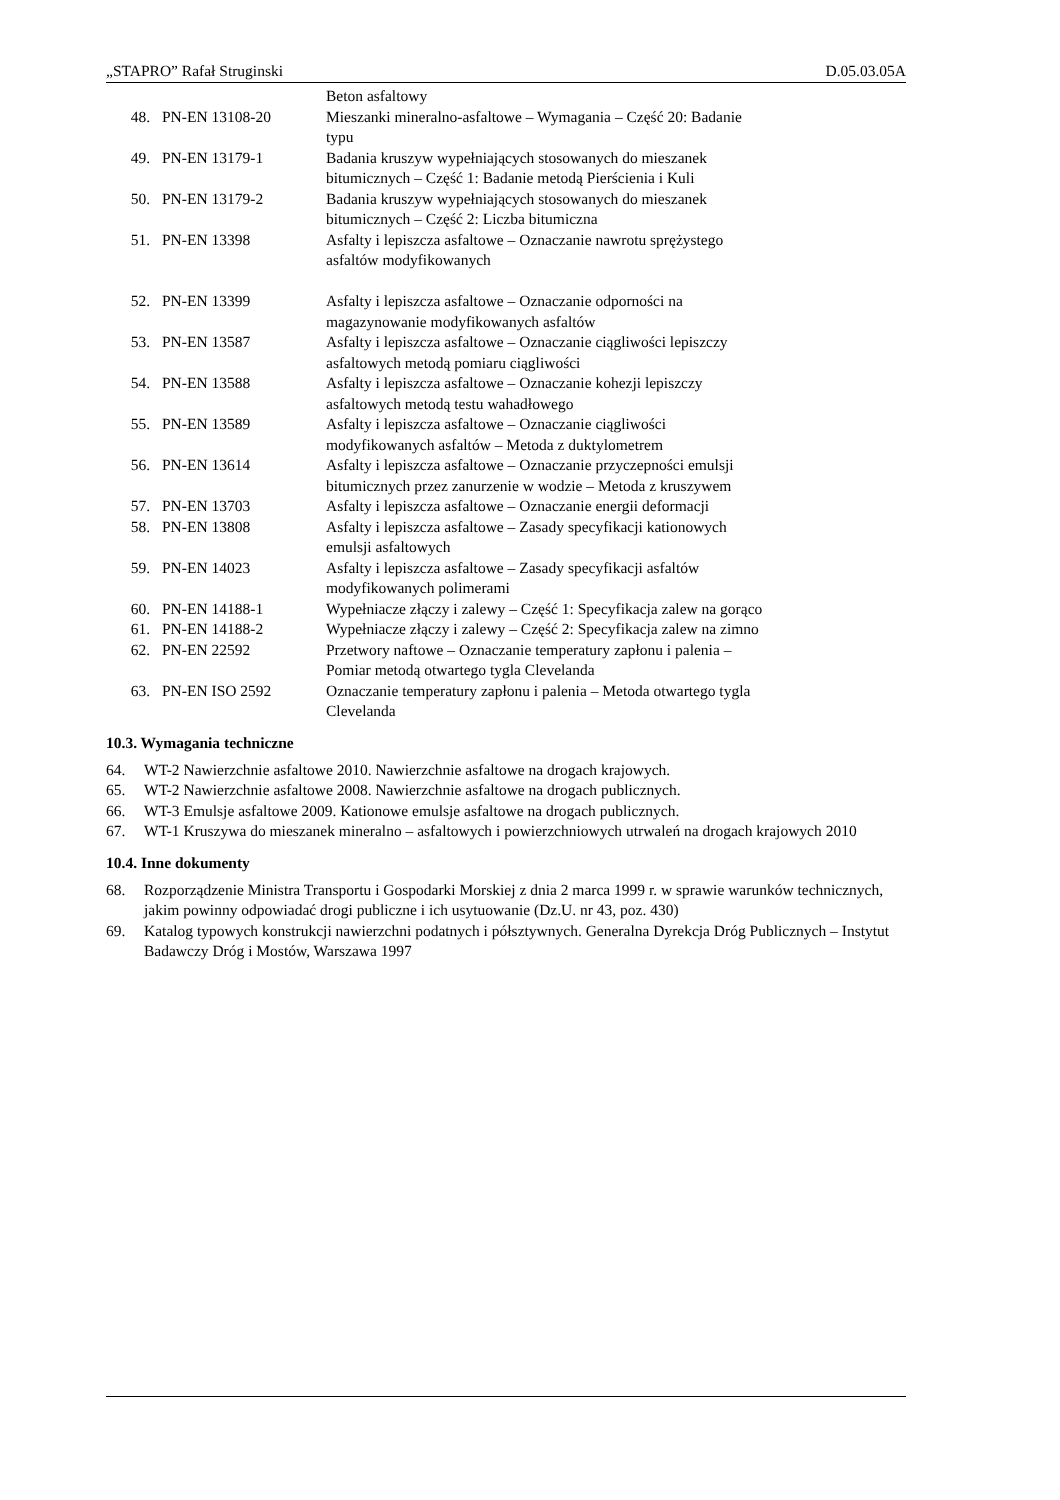„STAPRO” Rafał Struginski D.05.03.05A
| | | Beton asfaltowy |
| 48. | PN-EN 13108-20 | Mieszanki mineralno-asfaltowe – Wymagania – Część 20: Badanie typu |
| 49. | PN-EN 13179-1 | Badania kruszyw wypełniających stosowanych do mieszanek bitumicznych – Część 1: Badanie metodą Pierścienia i Kuli |
| 50. | PN-EN 13179-2 | Badania kruszyw wypełniających stosowanych do mieszanek bitumicznych – Część 2: Liczba bitumiczna |
| 51. | PN-EN 13398 | Asfalty i lepiszcza asfaltowe – Oznaczanie nawrotu sprężystego asfaltów modyfikowanych |
| 52. | PN-EN 13399 | Asfalty i lepiszcza asfaltowe – Oznaczanie odporności na magazynowanie modyfikowanych asfaltów |
| 53. | PN-EN 13587 | Asfalty i lepiszcza asfaltowe – Oznaczanie ciągliwości lepiszczy asfaltowych metodą pomiaru ciągliwości |
| 54. | PN-EN 13588 | Asfalty i lepiszcza asfaltowe – Oznaczanie kohezji lepiszczy asfaltowych metodą testu wahadłowego |
| 55. | PN-EN 13589 | Asfalty i lepiszcza asfaltowe – Oznaczanie ciągliwości modyfikowanych asfaltów – Metoda z duktylometrem |
| 56. | PN-EN 13614 | Asfalty i lepiszcza asfaltowe – Oznaczanie przyczepności emulsji bitumicznych przez zanurzenie w wodzie – Metoda z kruszywem |
| 57. | PN-EN 13703 | Asfalty i lepiszcza asfaltowe – Oznaczanie energii deformacji |
| 58. | PN-EN 13808 | Asfalty i lepiszcza asfaltowe – Zasady specyfikacji kationowych emulsji asfaltowych |
| 59. | PN-EN 14023 | Asfalty i lepiszcza asfaltowe – Zasady specyfikacji asfaltów modyfikowanych polimerami |
| 60. | PN-EN 14188-1 | Wypełniacze złączy i zalewy – Część 1: Specyfikacja zalew na gorąco |
| 61. | PN-EN 14188-2 | Wypełniacze złączy i zalewy – Część 2: Specyfikacja zalew na zimno |
| 62. | PN-EN 22592 | Przetwory naftowe – Oznaczanie temperatury zapłonu i palenia – Pomiar metodą otwartego tygla Clevelanda |
| 63. | PN-EN ISO 2592 | Oznaczanie temperatury zapłonu i palenia – Metoda otwartego tygla Clevelanda |
10.3. Wymagania techniczne
64. WT-2 Nawierzchnie asfaltowe 2010. Nawierzchnie asfaltowe na drogach krajowych.
65. WT-2 Nawierzchnie asfaltowe 2008. Nawierzchnie asfaltowe na drogach publicznych.
66. WT-3 Emulsje asfaltowe 2009. Kationowe emulsje asfaltowe na drogach publicznych.
67. WT-1 Kruszywa do mieszanek mineralno – asfaltowych i powierzchniowych utrwaleń na drogach krajowych 2010
10.4. Inne dokumenty
68. Rozporządzenie Ministra Transportu i Gospodarki Morskiej z dnia 2 marca 1999 r. w sprawie warunków technicznych, jakim powinny odpowiadać drogi publiczne i ich usytuowanie (Dz.U. nr 43, poz. 430)
69. Katalog typowych konstrukcji nawierzchni podatnych i półsztywnych. Generalna Dyrekcja Dróg Publicznych – Instytut Badawczy Dróg i Mostów, Warszawa 1997